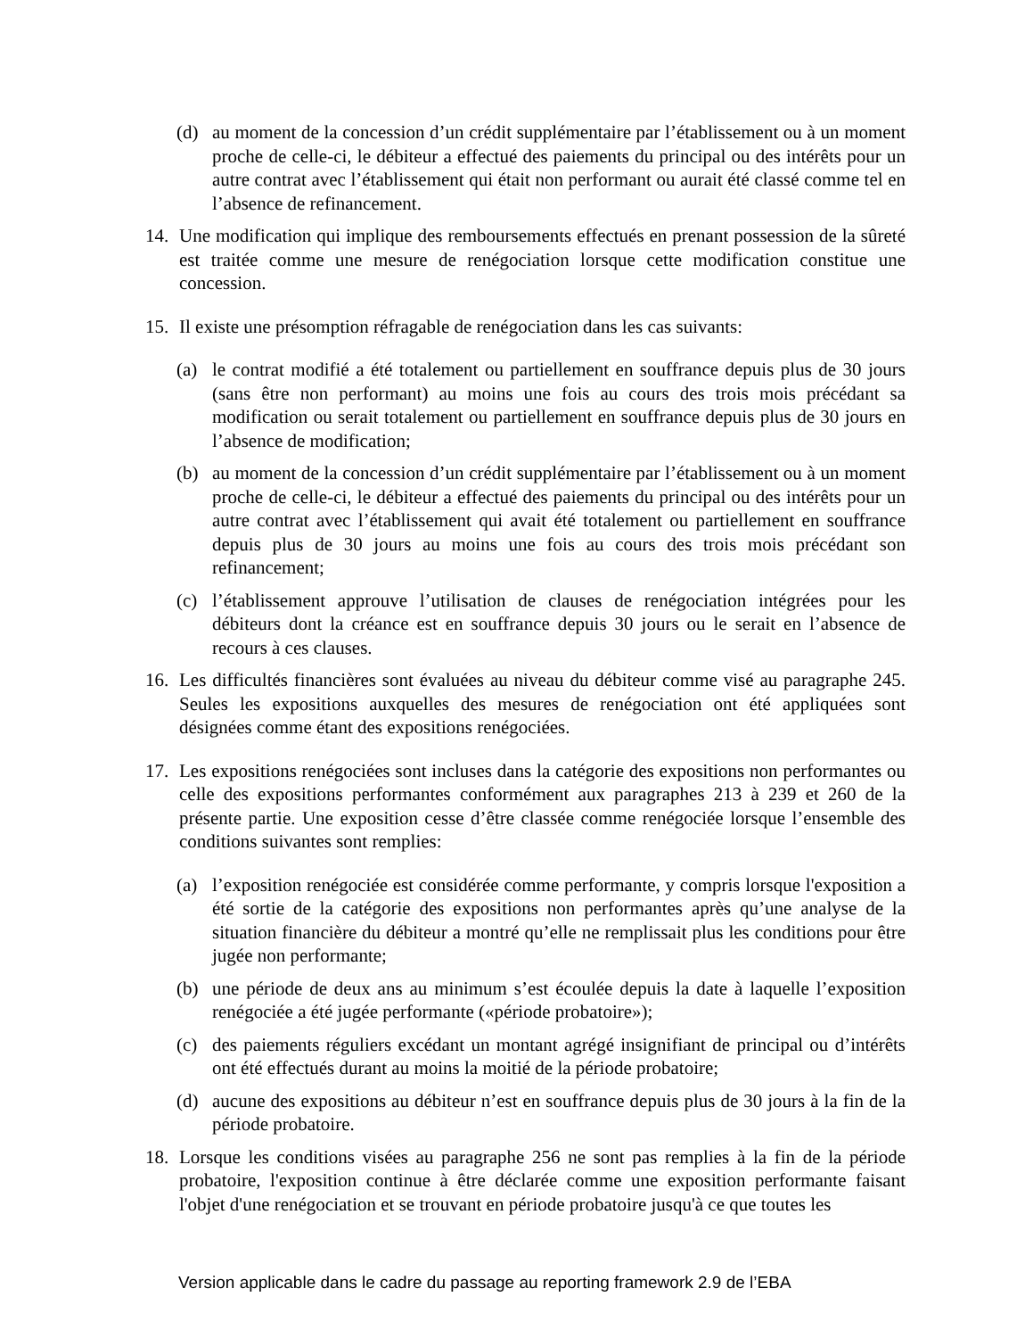(d) au moment de la concession d’un crédit supplémentaire par l’établissement ou à un moment proche de celle-ci, le débiteur a effectué des paiements du principal ou des intérêts pour un autre contrat avec l’établissement qui était non performant ou aurait été classé comme tel en l’absence de refinancement.
14. Une modification qui implique des remboursements effectués en prenant possession de la sûreté est traitée comme une mesure de renégociation lorsque cette modification constitue une concession.
15. Il existe une présomption réfragable de renégociation dans les cas suivants:
(a) le contrat modifié a été totalement ou partiellement en souffrance depuis plus de 30 jours (sans être non performant) au moins une fois au cours des trois mois précédant sa modification ou serait totalement ou partiellement en souffrance depuis plus de 30 jours en l’absence de modification;
(b) au moment de la concession d’un crédit supplémentaire par l’établissement ou à un moment proche de celle-ci, le débiteur a effectué des paiements du principal ou des intérêts pour un autre contrat avec l’établissement qui avait été totalement ou partiellement en souffrance depuis plus de 30 jours au moins une fois au cours des trois mois précédant son refinancement;
(c) l’établissement approuve l’utilisation de clauses de renégociation intégrées pour les débiteurs dont la créance est en souffrance depuis 30 jours ou le serait en l’absence de recours à ces clauses.
16. Les difficultés financières sont évaluées au niveau du débiteur comme visé au paragraphe 245. Seules les expositions auxquelles des mesures de renégociation ont été appliquées sont désignées comme étant des expositions renégociées.
17. Les expositions renégociées sont incluses dans la catégorie des expositions non performantes ou celle des expositions performantes conformément aux paragraphes 213 à 239 et 260 de la présente partie. Une exposition cesse d’être classée comme renégociée lorsque l’ensemble des conditions suivantes sont remplies:
(a) l’exposition renégociée est considérée comme performante, y compris lorsque l'exposition a été sortie de la catégorie des expositions non performantes après qu’une analyse de la situation financière du débiteur a montré qu’elle ne remplissait plus les conditions pour être jugée non performante;
(b) une période de deux ans au minimum s’est écoulée depuis la date à laquelle l’exposition renégociée a été jugée performante («période probatoire»);
(c) des paiements réguliers excédant un montant agrégé insignifiant de principal ou d’intérêts ont été effectués durant au moins la moitié de la période probatoire;
(d) aucune des expositions au débiteur n’est en souffrance depuis plus de 30 jours à la fin de la période probatoire.
18. Lorsque les conditions visées au paragraphe 256 ne sont pas remplies à la fin de la période probatoire, l'exposition continue à être déclarée comme une exposition performante faisant l'objet d'une renégociation et se trouvant en période probatoire jusqu'à ce que toutes les
Version applicable dans le cadre du passage au reporting framework 2.9 de l’EBA